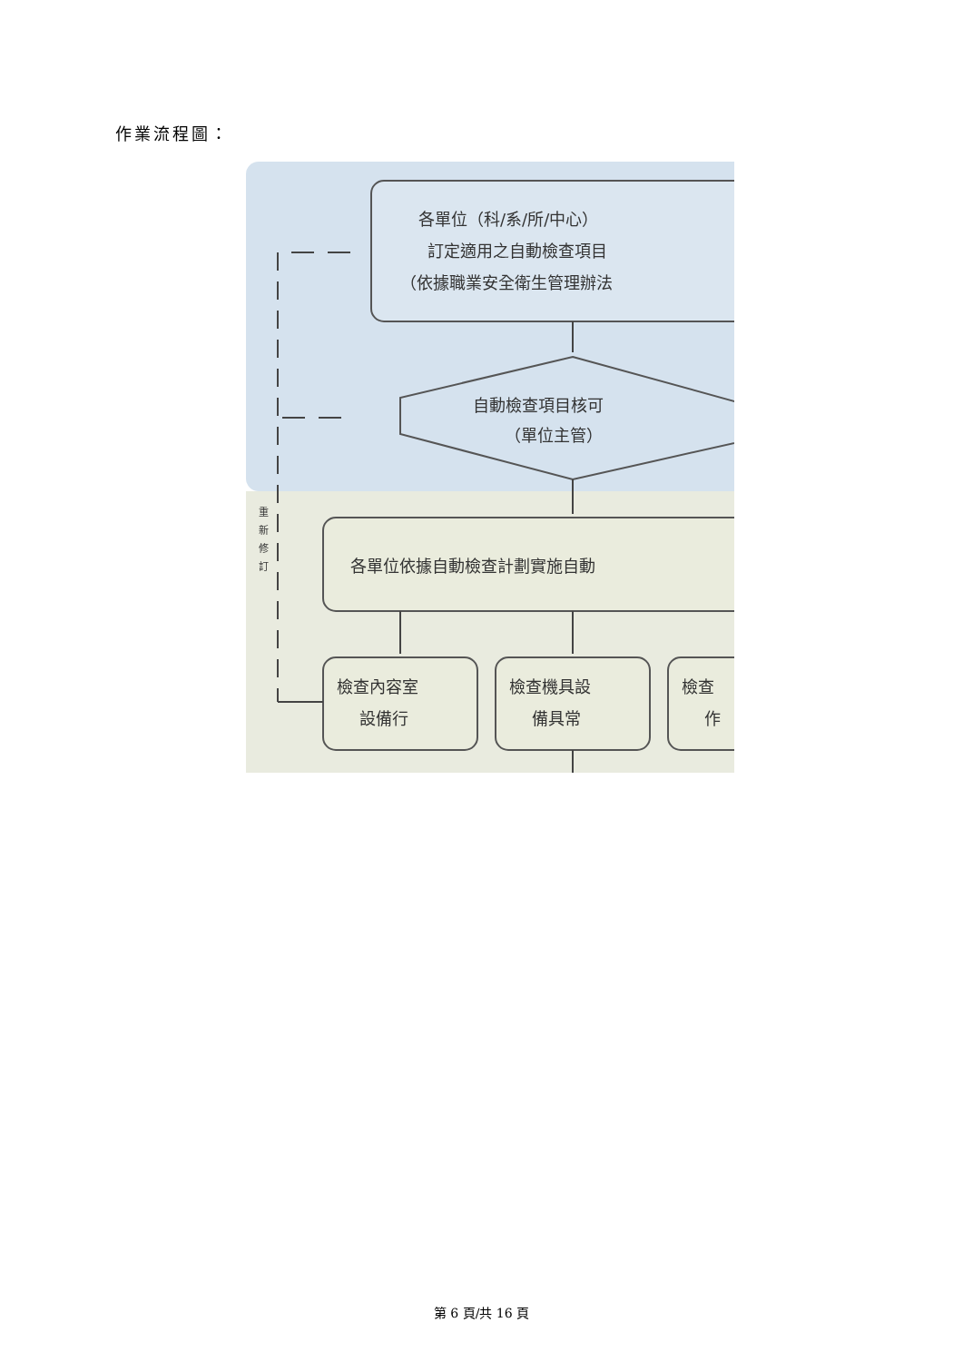作業流程圖：
各單位（科/系/所/中心）
訂定適用之自動檢查項目
（依據職業安全衛生管理辦法
自動檢查項目核可
（單位主管）
各單位依據自動檢查計劃實施自動
檢查內容室
設備行
檢查機具設
備具常
檢查
作
重
新
修
訂
第 6 頁/共 16 頁